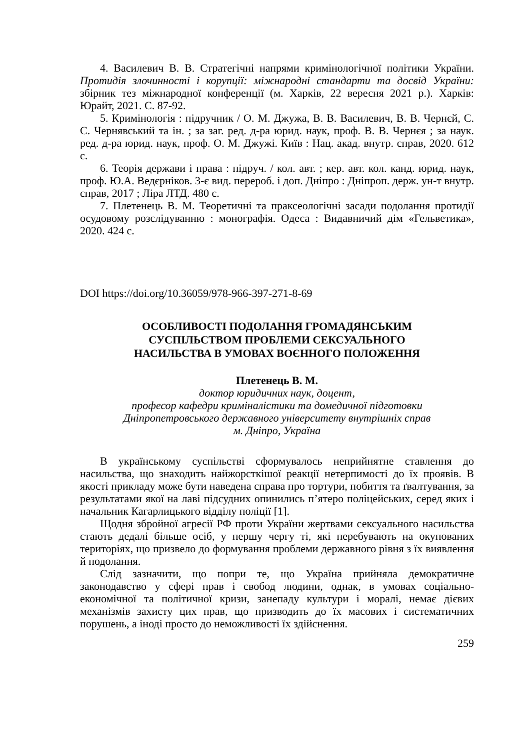4. Василевич В. В. Стратегічні напрями кримінологічної політики України. Протидія злочинності і корупції: міжнародні стандарти та досвід України: збірник тез міжнародної конференції (м. Харків, 22 вересня 2021 р.). Харків: Юрайт, 2021. С. 87-92.
5. Кримінологія : підручник / О. М. Джужа, В. В. Василевич, В. В. Чернєй, С. С. Чернявський та ін. ; за заг. ред. д-ра юрид. наук, проф. В. В. Чернєя ; за наук. ред. д-ра юрид. наук, проф. О. М. Джужі. Київ : Нац. акад. внутр. справ, 2020. 612 с.
6. Теорія держави і права : підруч. / кол. авт. ; кер. авт. кол. канд. юрид. наук, проф. Ю.А. Ведєрніков. 3-є вид. перероб. і доп. Дніпро : Дніпроп. держ. ун-т внутр. справ, 2017 ; Ліра ЛТД. 480 с.
7. Плетенець В. М. Теоретичні та праксеологічні засади подолання протидії осудовому розслідуванню : монографія. Одеса : Видавничий дім «Гельветика», 2020. 424 с.
DOI https://doi.org/10.36059/978-966-397-271-8-69
ОСОБЛИВОСТІ ПОДОЛАННЯ ГРОМАДЯНСЬКИМ
СУСПІЛЬСТВОМ ПРОБЛЕМИ СЕКСУАЛЬНОГО
НАСИЛЬСТВА В УМОВАХ ВОЄННОГО ПОЛОЖЕННЯ
Плетенець В. М.
доктор юридичних наук, доцент,
професор кафедри криміналістики та домедичної підготовки
Дніпропетровського державного університету внутрішніх справ
м. Дніпро, Україна
В українському суспільстві сформувалось неприйнятне ставлення до насильства, що знаходить найжорсткішої реакції нетерпимості до їх проявів. В якості прикладу може бути наведена справа про тортури, побиття та ґвалтування, за результатами якої на лаві підсудних опинились п’ятеро поліцейських, серед яких і начальник Кагарлицького відділу поліції [1].
Щодня збройної агресії РФ проти України жертвами сексуального насильства стають дедалі більше осіб, у першу чергу ті, які перебувають на окупованих територіях, що призвело до формування проблеми державного рівня з їх виявлення й подолання.
Слід зазначити, що попри те, що Україна прийняла демократичне законодавство у сфері прав і свобод людини, однак, в умовах соціально-економічної та політичної кризи, занепаду культури і моралі, немає дієвих механізмів захисту цих прав, що призводить до їх масових і систематичних порушень, а іноді просто до неможливості їх здійснення.
259